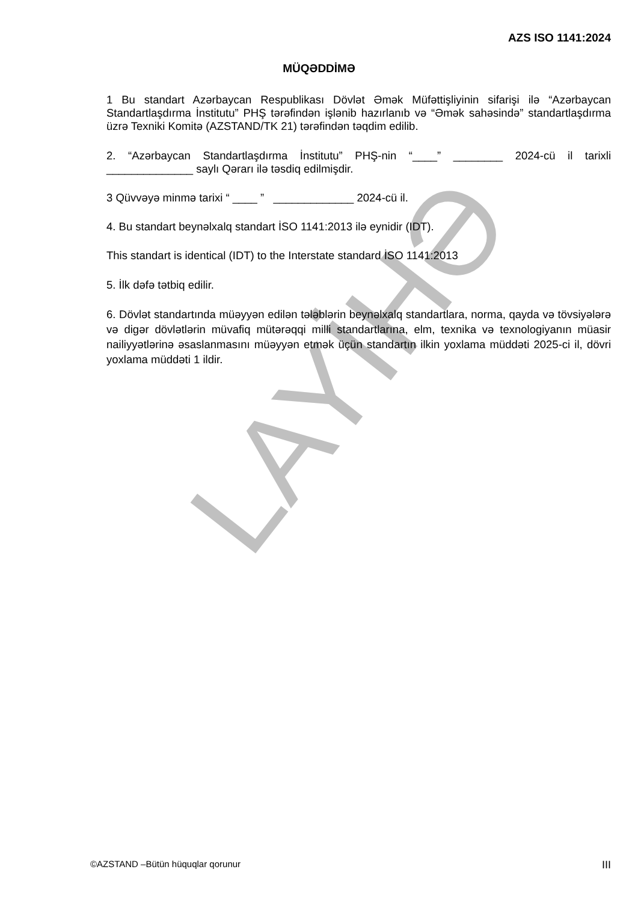AZS ISO 1141:2024
MÜQƏDDİMƏ
1 Bu standart Azərbaycan Respublikası Dövlət Əmək Müfəttişliyinin sifarişi ilə “Azərbaycan Standartlaşdırma İnstitutu” PHŞ tərəfindən işlənib hazırlanıb və “Əmək sahəsində” standartlaşdırma üzrə Texniki Komitə (AZSTAND/TK 21) tərəfindən təqdim edilib.
2. “Azərbaycan Standartlaşdırma İnstitutu” PHŞ-nin “____” ________ 2024-cü il tarixli ______________ saylı Qərarı ilə təsdiq edilmişdir.
3 Qüvvəyə minmə tarixi “ ____ ” _____________ 2024-cü il.
4. Bu standart beynəlxalq standart İSO 1141:2013 ilə eynidir (IDT).
This standart is identical (IDT) to the Interstate standard İSO 1141:2013
5. İlk dəfə tətbiq edilir.
6. Dövlət standartında müəyyən edilən tələblərin beynəlxalq standartlara, norma, qayda və tövsiyələrə və digər dövlətlərin müvafiq mütərəqqi milli standartlarına, elm, texnika və texnologiyanın müasir nailiyyətlərinə əsaslanmasını müəyyən etmək üçün standartın ilkin yoxlama müddəti 2025-ci il, dövri yoxlama müddəti 1 ildir.
LAYİHƏ
©AZSTAND –Bütün hüquqlar qorunur III